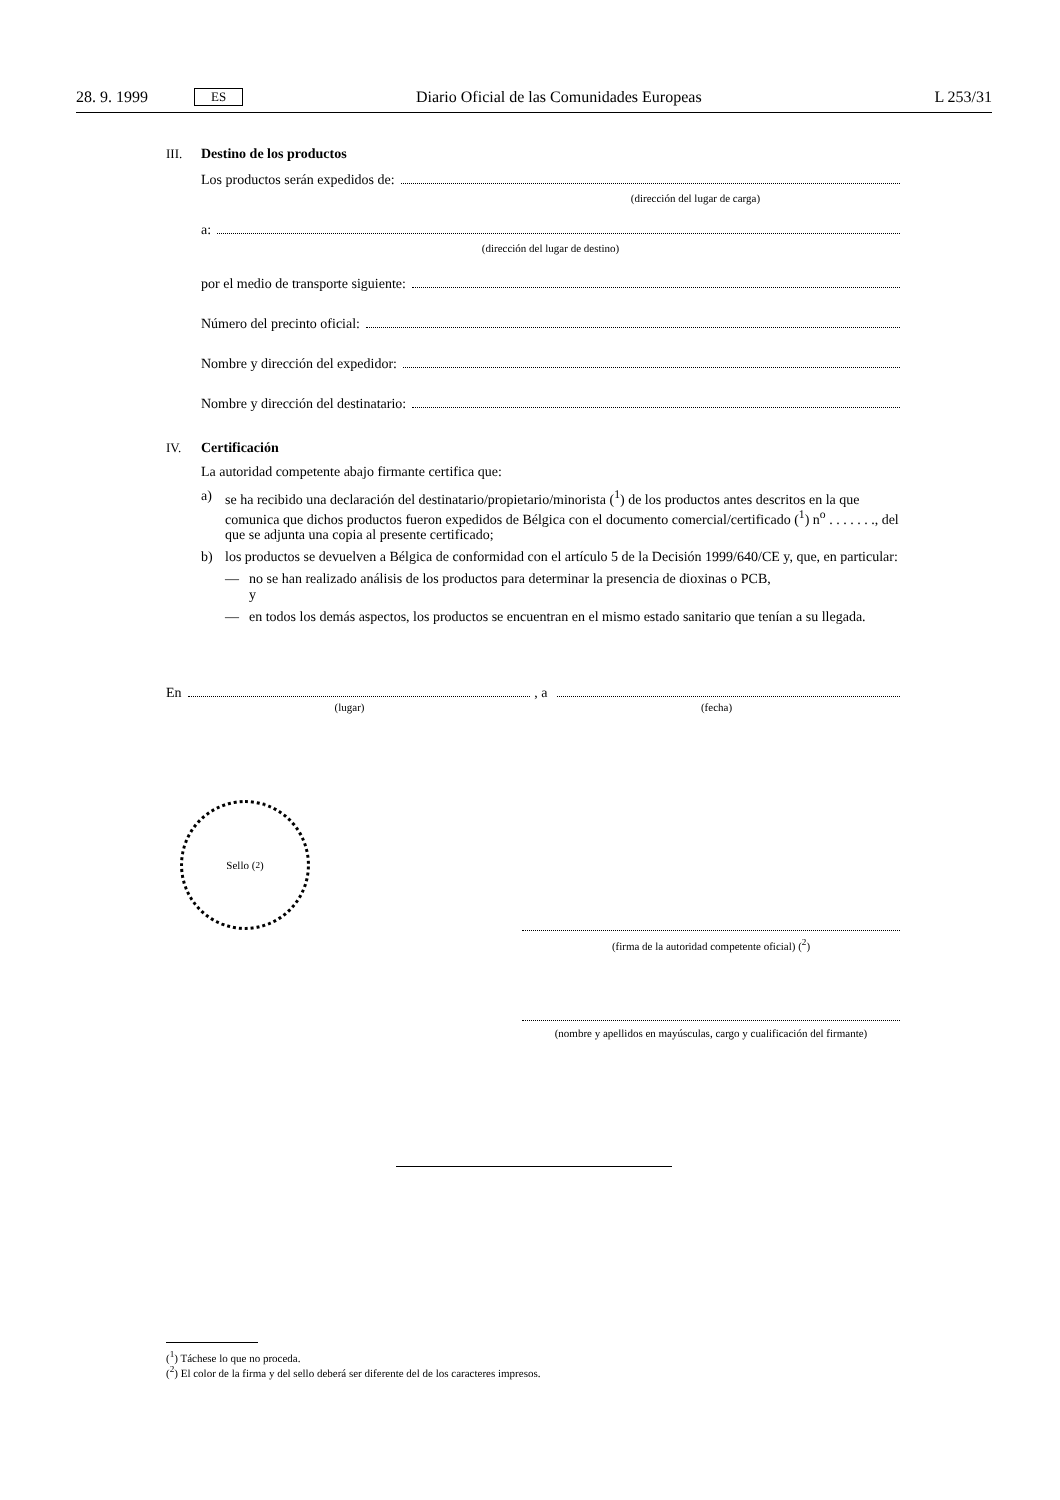28. 9. 1999 ES Diario Oficial de las Comunidades Europeas L 253/31
III. Destino de los productos
Los productos serán expedidos de:
(dirección del lugar de carga)
a:
(dirección del lugar de destino)
por el medio de transporte siguiente:
Número del precinto oficial:
Nombre y dirección del expedidor:
Nombre y dirección del destinatario:
IV. Certificación
La autoridad competente abajo firmante certifica que:
a) se ha recibido una declaración del destinatario/propietario/minorista (<sup>1</sup>) de los productos antes descritos en la que comunica que dichos productos fueron expedidos de Bélgica con el documento comercial/certificado (<sup>1</sup>) n<sup>o</sup> . . . . . . ., del que se adjunta una copia al presente certificado;
b) los productos se devuelven a Bélgica de conformidad con el artículo 5 de la Decisión 1999/640/CE y, que, en particular:
— no se han realizado análisis de los productos para determinar la presencia de dioxinas o PCB,
y
— en todos los demás aspectos, los productos se encuentran en el mismo estado sanitario que tenían a su llegada.
En , a
(lugar) (fecha)
Sello (<sup>2</sup>)
(firma de la autoridad competente oficial) (<sup>2</sup>)
(nombre y apellidos en mayúsculas, cargo y cualificación del firmante)
(<sup>1</sup>) Táchese lo que no proceda.
(<sup>2</sup>) El color de la firma y del sello deberá ser diferente del de los caracteres impresos.